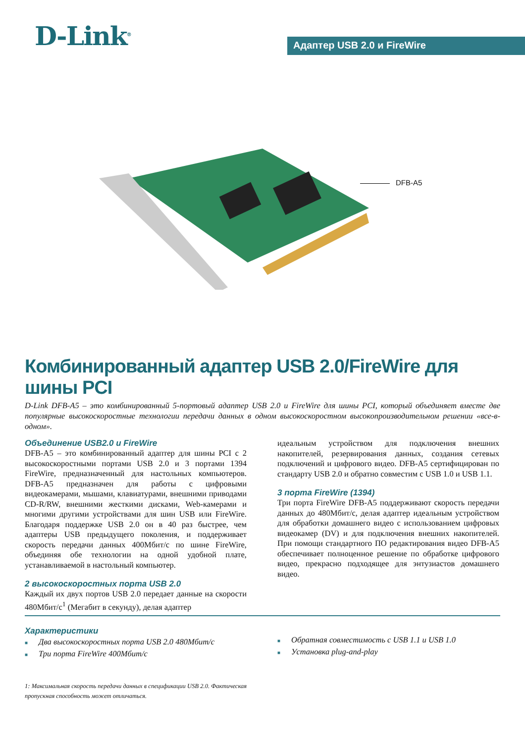D-Link<sup>®</sup> Адаптер USB 2.0 и FireWire
DFB-A5
Комбинированный адаптер USB 2.0/FireWire для шины PCI
D-Link DFB-A5 – это комбинированный 5-портовый адаптер USB 2.0 и FireWire для шины PCI, который объединяет вместе две популярные высокоскоростные технологии передачи данных в одном высокоскоростном высокопроизводительном решении «все-в-одном».
Объединение USB2.0 и FireWire
DFB-A5 – это комбинированный адаптер для шины PCI с 2 высокоскоростными портами USB 2.0 и 3 портами 1394 FireWire, предназначенный для настольных компьютеров. DFB-A5 предназначен для работы с цифровыми видеокамерами, мышами, клавиатурами, внешними приводами CD-R/RW, внешними жесткими дисками, Web-камерами и многими другими устройствами для шин USB или FireWire. Благодаря поддержке USB 2.0 он в 40 раз быстрее, чем адаптеры USB предыдущего поколения, и поддерживает скорость передачи данных 400Мбит/с по шине FireWire, объединяя обе технологии на одной удобной плате, устанавливаемой в настольный компьютер.
2 высокоскоростных порта USB 2.0
Каждый их двух портов USB 2.0 передает данные на скорости 480Мбит/с<sup>1</sup> (Мегабит в секунду), делая адаптер
идеальным устройством для подключения внешних накопителей, резервирования данных, создания сетевых подключений и цифрового видео. DFB-A5 сертифицирован по стандарту USB 2.0 и обратно совместим с USB 1.0 и USB 1.1.
3 порта FireWire (1394)
Три порта FireWire DFB-A5 поддерживают скорость передачи данных до 480Мбит/с, делая адаптер идеальным устройством для обработки домашнего видео с использованием цифровых видеокамер (DV) и для подключения внешних накопителей. При помощи стандартного ПО редактирования видео DFB-A5 обеспечивает полноценное решение по обработке цифрового видео, прекрасно подходящее для энтузиастов домашнего видео.
Характеристики
■ Два высокоскоростных порта USB 2.0 480Мбит/с
■ Три порта FireWire 400Мбит/с
1: Максимальная скорость передачи данных в спецификации USB 2.0. Фактическая пропускная способность может отличаться.
■ Обратная совместимость с USB 1.1 и USB 1.0
■ Установка plug-and-play